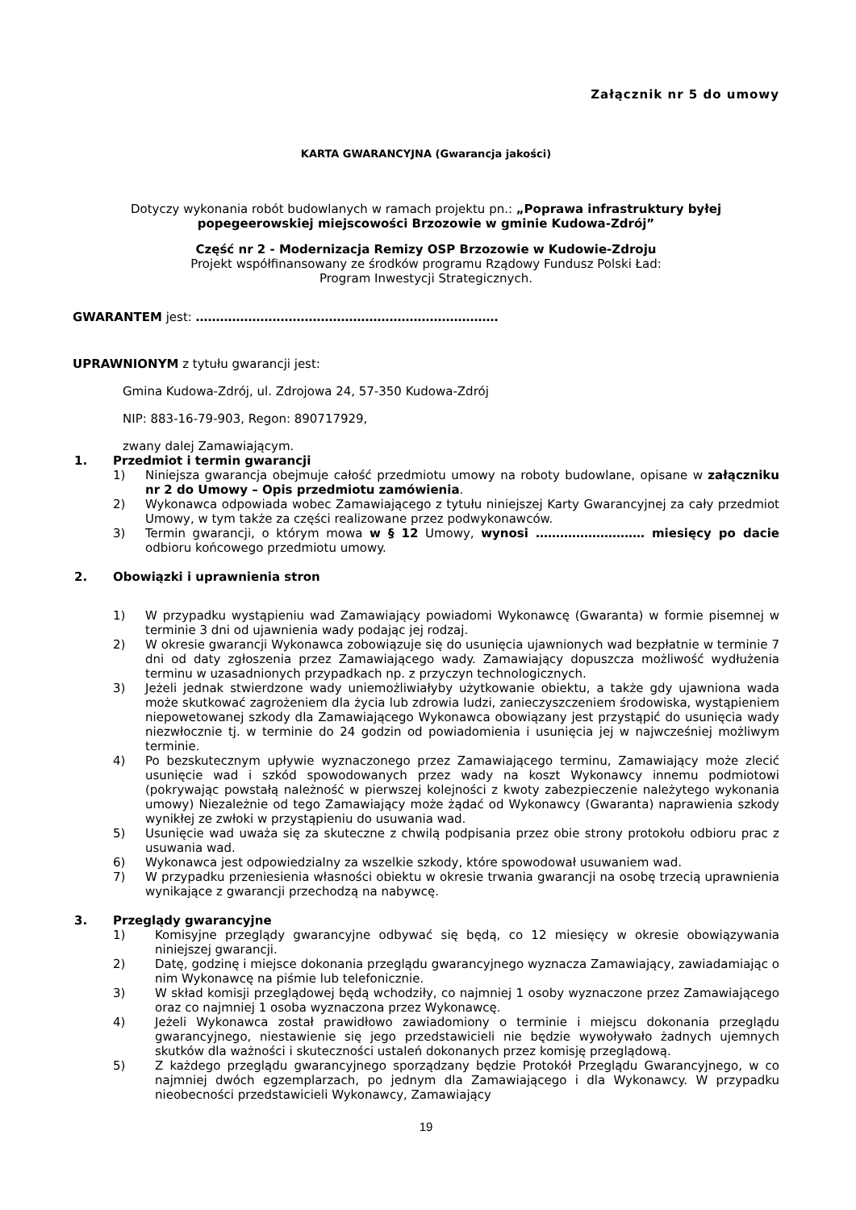Załącznik nr 5 do umowy
KARTA GWARANCYJNA (Gwarancja jakości)
Dotyczy wykonania robót budowlanych w ramach projektu pn.: „Poprawa infrastruktury byłej popegeerowskiej miejscowości Brzozowie w gminie Kudowa-Zdrój”
Część nr 2 - Modernizacja Remizy OSP Brzozowie w Kudowie-Zdroju
Projekt współfinansowany ze środków programu Rządowy Fundusz Polski Ład:
Program Inwestycji Strategicznych.
GWARANTEM jest: …………………………………………………………………
UPRAWNIONYM z tytułu gwarancji jest:
Gmina Kudowa-Zdrój, ul. Zdrojowa 24, 57-350 Kudowa-Zdrój
NIP: 883-16-79-903, Regon: 890717929,
zwany dalej Zamawiającym.
1. Przedmiot i termin gwarancji
1) Niniejsza gwarancja obejmuje całość przedmiotu umowy na roboty budowlane, opisane w załączniku nr 2 do Umowy – Opis przedmiotu zamówienia.
2) Wykonawca odpowiada wobec Zamawiającego z tytułu niniejszej Karty Gwarancyjnej za cały przedmiot Umowy, w tym także za części realizowane przez podwykonawców.
3) Termin gwarancji, o którym mowa w § 12 Umowy, wynosi ……………………… miesięcy po dacie odbioru końcowego przedmiotu umowy.
2. Obowiązki i uprawnienia stron
1) W przypadku wystąpieniu wad Zamawiający powiadomi Wykonawcę (Gwaranta) w formie pisemnej w terminie 3 dni od ujawnienia wady podając jej rodzaj.
2) W okresie gwarancji Wykonawca zobowiązuje się do usunięcia ujawnionych wad bezpłatnie w terminie 7 dni od daty zgłoszenia przez Zamawiającego wady. Zamawiający dopuszcza możliwość wydłużenia terminu w uzasadnionych przypadkach np. z przyczyn technologicznych.
3) Jeżeli jednak stwierdzone wady uniemożliwiałyby użytkowanie obiektu, a także gdy ujawniona wada może skutkować zagrożeniem dla życia lub zdrowia ludzi, zanieczyszczeniem środowiska, wystąpieniem niepowetowanej szkody dla Zamawiającego Wykonawca obowiązany jest przystąpić do usunięcia wady niezwłocznie tj. w terminie do 24 godzin od powiadomienia i usunięcia jej w najwcześniej możliwym terminie.
4) Po bezskutecznym upływie wyznaczonego przez Zamawiającego terminu, Zamawiający może zlecić usunięcie wad i szkód spowodowanych przez wady na koszt Wykonawcy innemu podmiotowi (pokrywając powstałą należność w pierwszej kolejności z kwoty zabezpieczenie należytego wykonania umowy) Niezależnie od tego Zamawiający może żądać od Wykonawcy (Gwaranta) naprawienia szkody wynikłej ze zwłoki w przystąpieniu do usuwania wad.
5) Usunięcie wad uważa się za skuteczne z chwilą podpisania przez obie strony protokołu odbioru prac z usuwania wad.
6) Wykonawca jest odpowiedzialny za wszelkie szkody, które spowodował usuwaniem wad.
7) W przypadku przeniesienia własności obiektu w okresie trwania gwarancji na osobę trzecią uprawnienia wynikające z gwarancji przechodzą na nabywcę.
3. Przeglądy gwarancyjne
1) Komisyjne przeglądy gwarancyjne odbywać się będą, co 12 miesięcy w okresie obowiązywania niniejszej gwarancji.
2) Datę, godzinę i miejsce dokonania przeglądu gwarancyjnego wyznacza Zamawiający, zawiadamiając o nim Wykonawcę na piśmie lub telefonicznie.
3) W skład komisji przeglądowej będą wchodziły, co najmniej 1 osoby wyznaczone przez Zamawiającego oraz co najmniej 1 osoba wyznaczona przez Wykonawcę.
4) Jeżeli Wykonawca został prawidłowo zawiadomiony o terminie i miejscu dokonania przeglądu gwarancyjnego, niestawienie się jego przedstawicieli nie będzie wywoływało żadnych ujemnych skutków dla ważności i skuteczności ustaleń dokonanych przez komisję przeglądową.
5) Z każdego przeglądu gwarancyjnego sporządzany będzie Protokół Przeglądu Gwarancyjnego, w co najmniej dwóch egzemplarzach, po jednym dla Zamawiającego i dla Wykonawcy. W przypadku nieobecności przedstawicieli Wykonawcy, Zamawiający
19